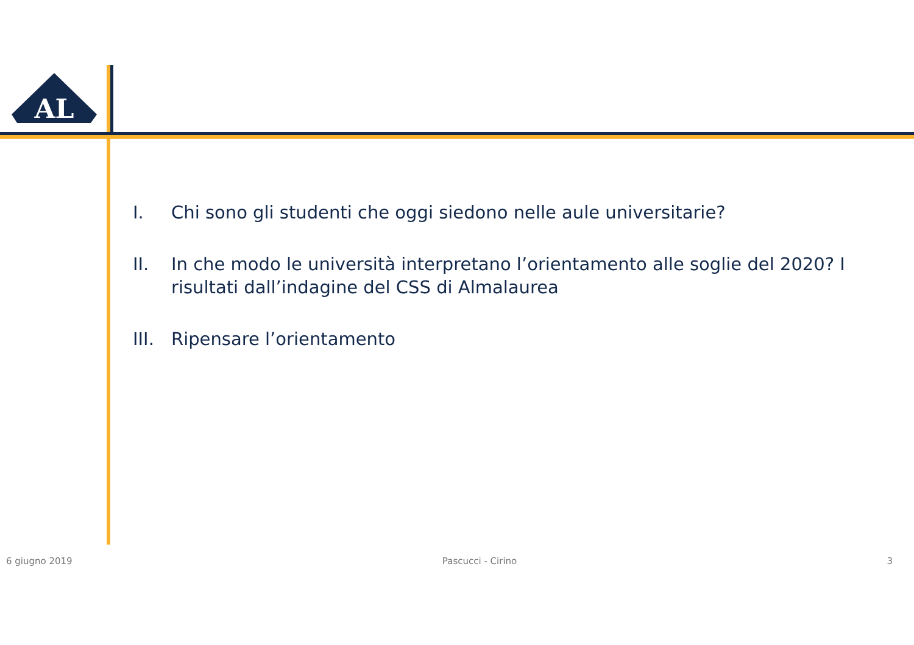AL
I. Chi sono gli studenti che oggi siedono nelle aule universitarie?
II. In che modo le università interpretano l’orientamento alle soglie del 2020? I risultati dall’indagine del CSS di Almalaurea
III. Ripensare l’orientamento
6 giugno 2019 Pascucci - Cirino 3